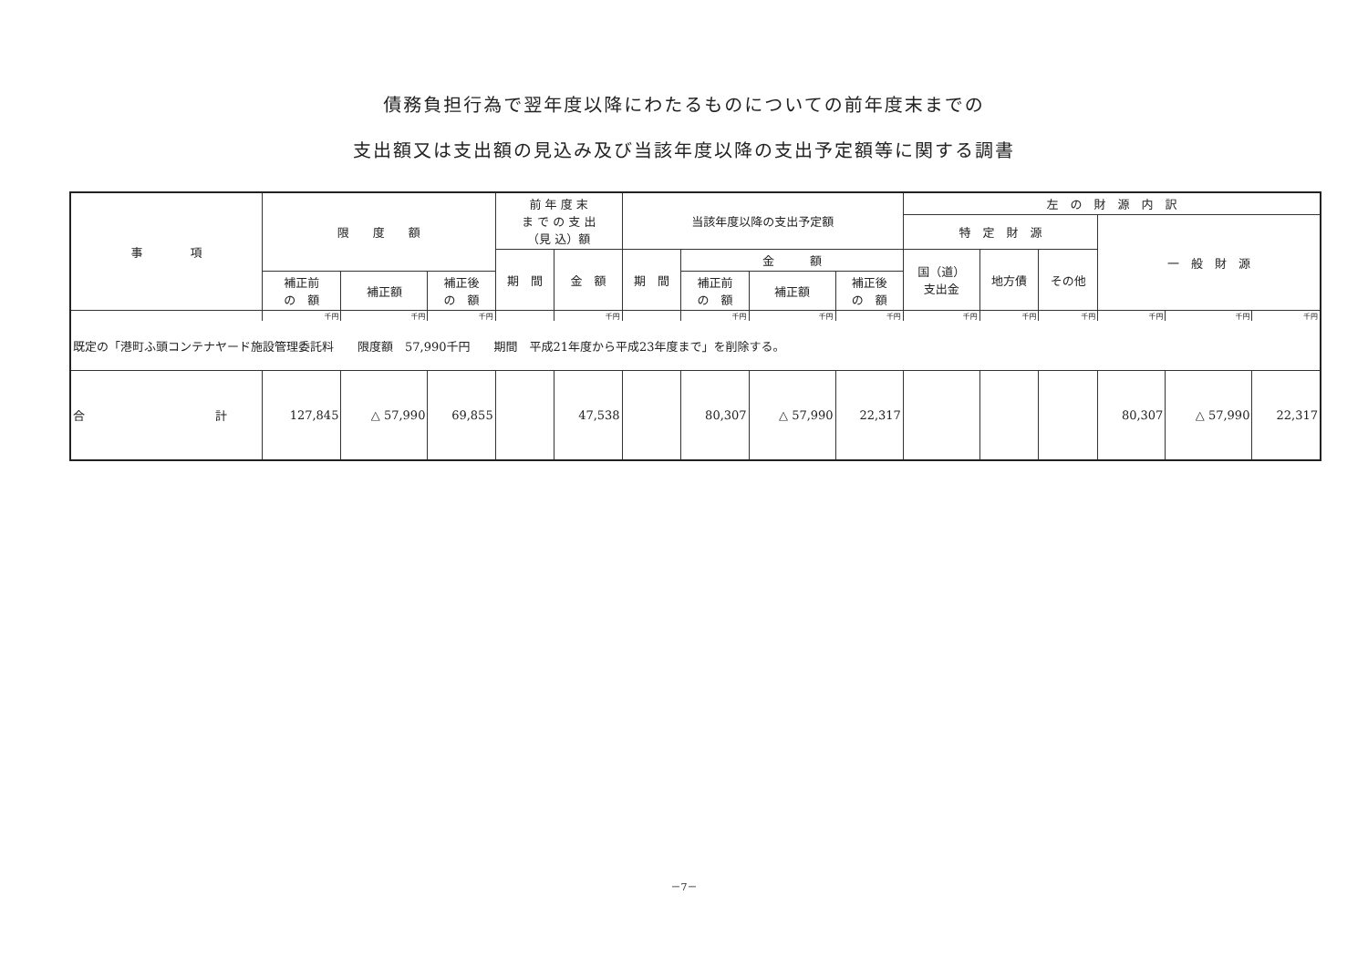債務負担行為で翌年度以降にわたるものについての前年度末までの
支出額又は支出額の見込み及び当該年度以降の支出予定額等に関する調書
| 事 項 | 限 度 額 | | | 前 年 度 末 ま で の 支 出 （見 込）額 | | 当該年度以降の支出予定額 | | | | 左 の 財 源 内 訳 | | | | | |
| --- | --- | --- | --- | --- | --- | --- | --- | --- | --- | --- | --- | --- | --- | --- | --- |
| | | | | | | | | | | 特 定 財 源 | | | 一 般 財 源 | | |
| | | | | 期 間 | 金 額 | 期 間 | 金 額 | | | 国（道） 支出金 | 地方債 | その他 | | | |
| | 補正前 の 額 | 補正額 | 補正後 の 額 | | | | 補正前 の 額 | 補正額 | 補正後 の 額 | | | | | | |
| | 千円 | 千円 | 千円 | | 千円 | | 千円 | 千円 | 千円 | 千円 | 千円 | 千円 | 千円 | 千円 | 千円 |
| 既定の「港町ふ頭コンテナヤード施設管理委託料 限度額 57,990千円 期間 平成21年度から平成23年度まで」を削除する。 | | | | | | | | | | | | | | | |
| 合 計 | 127,845 | △ 57,990 | 69,855 | | 47,538 | | 80,307 | △ 57,990 | 22,317 | | | | 80,307 | △ 57,990 | 22,317 |
－7－